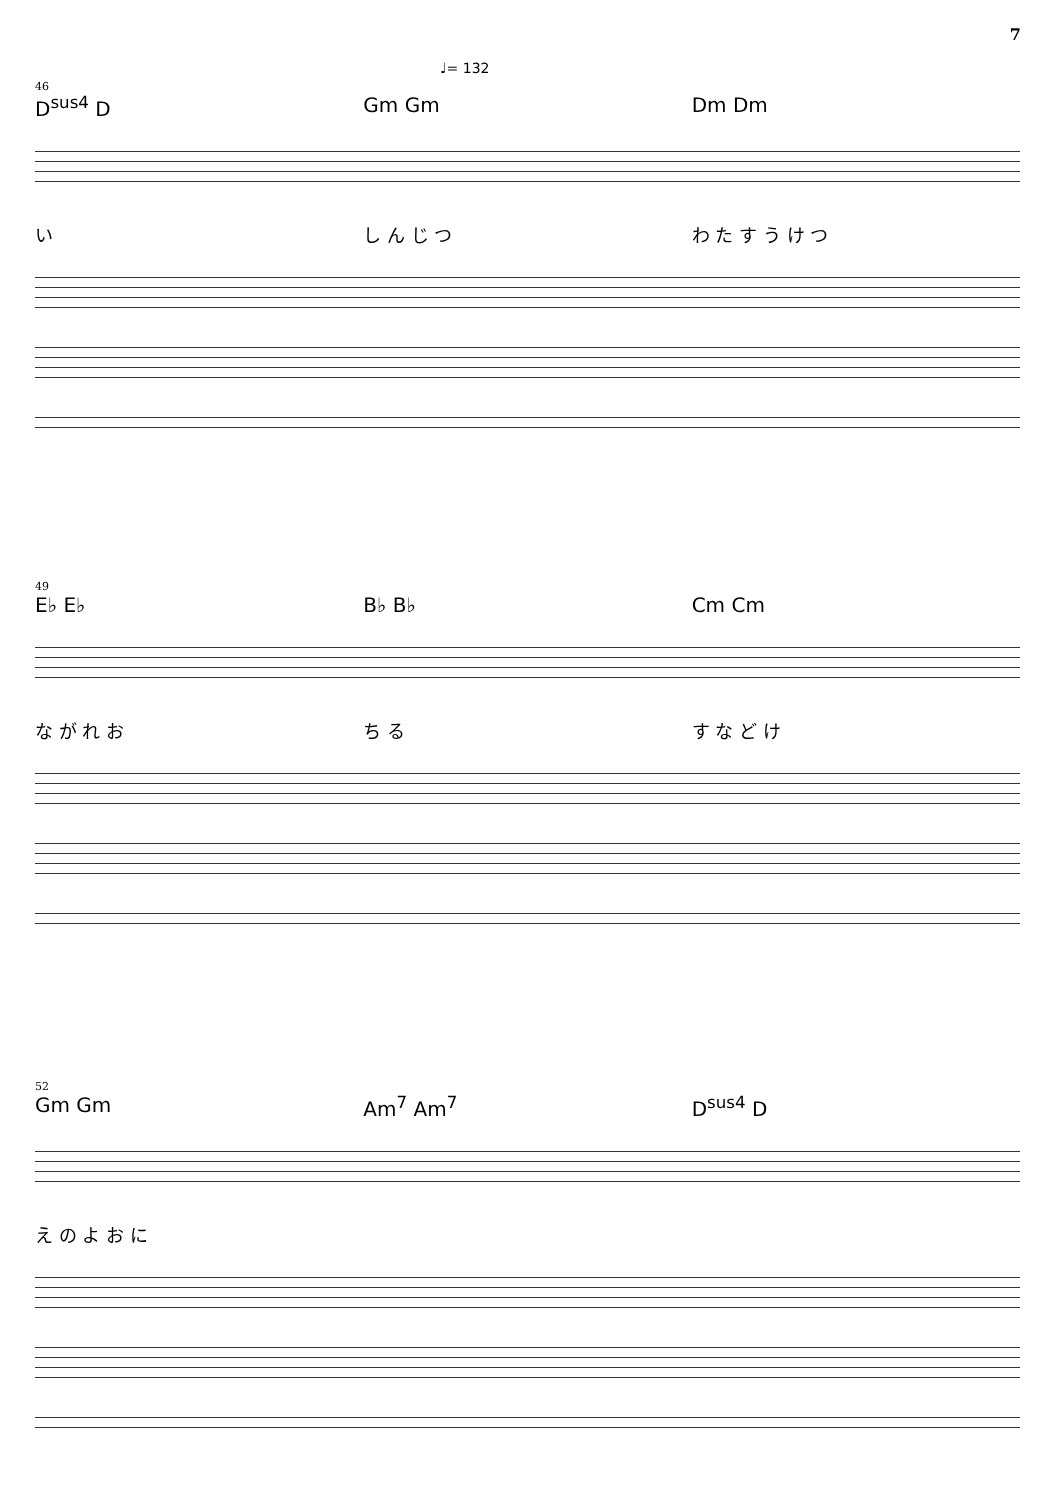7
♩= 132
46
D<sup>sus4</sup> D Gm Gm Dm Dm
い し ん じ つ わ た す う け つ
49
E♭ E♭ B♭ B♭ Cm Cm
な が れ お ち る す な ど け
52
Gm Gm Am<sup>7</sup> Am<sup>7</sup> D<sup>sus4</sup> D
え の よ お に